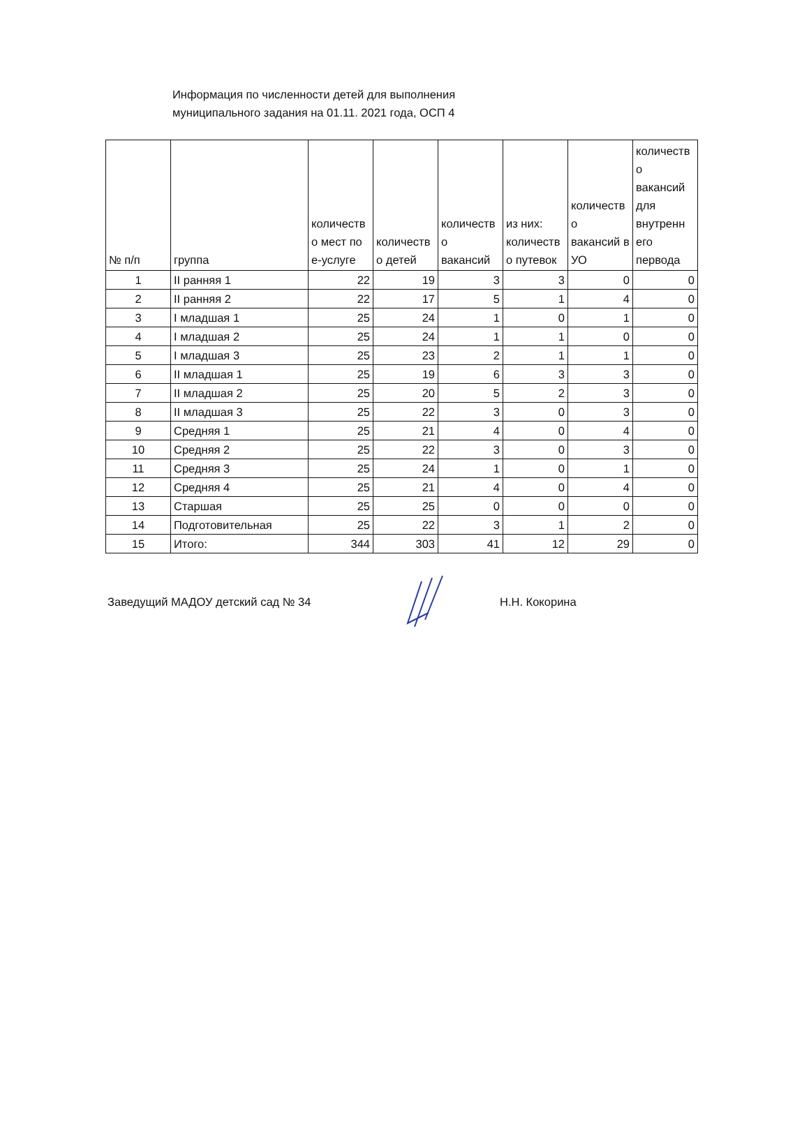Информация по численности детей для выполнения
муниципального задания на 01.11. 2021 года, ОСП 4
| № п/п | группа | количеств о мест по е-услуге | количеств о детей | количеств о вакансий | из них: количеств о путевок | количеств о вакансий в УО | количеств о вакансий для внутренн его первода |
| --- | --- | --- | --- | --- | --- | --- | --- |
| 1 | II ранняя 1 | 22 | 19 | 3 | 3 | 0 | 0 |
| 2 | II ранняя 2 | 22 | 17 | 5 | 1 | 4 | 0 |
| 3 | I младшая 1 | 25 | 24 | 1 | 0 | 1 | 0 |
| 4 | I младшая 2 | 25 | 24 | 1 | 1 | 0 | 0 |
| 5 | I младшая 3 | 25 | 23 | 2 | 1 | 1 | 0 |
| 6 | II младшая 1 | 25 | 19 | 6 | 3 | 3 | 0 |
| 7 | II младшая 2 | 25 | 20 | 5 | 2 | 3 | 0 |
| 8 | II младшая 3 | 25 | 22 | 3 | 0 | 3 | 0 |
| 9 | Средняя 1 | 25 | 21 | 4 | 0 | 4 | 0 |
| 10 | Средняя 2 | 25 | 22 | 3 | 0 | 3 | 0 |
| 11 | Средняя 3 | 25 | 24 | 1 | 0 | 1 | 0 |
| 12 | Средняя 4 | 25 | 21 | 4 | 0 | 4 | 0 |
| 13 | Старшая | 25 | 25 | 0 | 0 | 0 | 0 |
| 14 | Подготовительная | 25 | 22 | 3 | 1 | 2 | 0 |
| 15 | Итого: | 344 | 303 | 41 | 12 | 29 | 0 |
Заведущий МАДОУ детский сад № 34 Н.Н. Кокорина